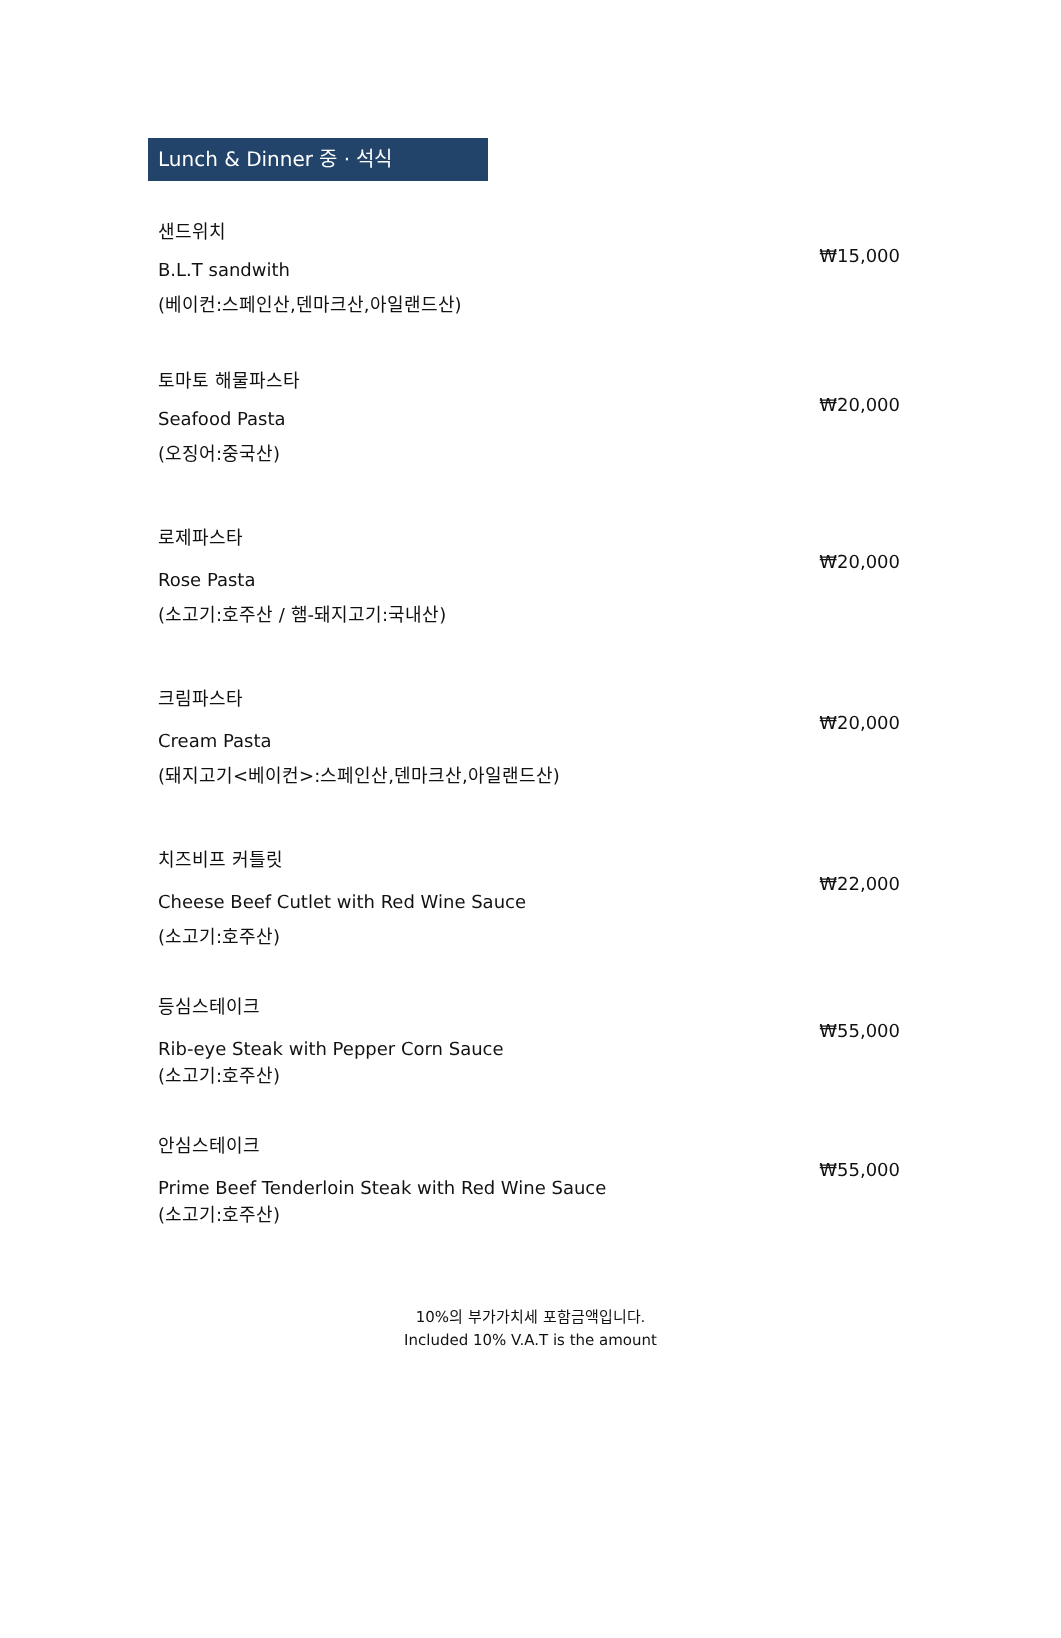Lunch & Dinner 중 · 석식
샌드위치
₩15,000
B.L.T sandwith
(베이컨:스페인산,덴마크산,아일랜드산)
토마토 해물파스타
₩20,000
Seafood Pasta
(오징어:중국산)
로제파스타
₩20,000
Rose Pasta
(소고기:호주산 / 햄-돼지고기:국내산)
크림파스타
₩20,000
Cream Pasta
(돼지고기<베이컨>:스페인산,덴마크산,아일랜드산)
치즈비프 커틀릿
₩22,000
Cheese Beef Cutlet with Red Wine Sauce
(소고기:호주산)
등심스테이크
₩55,000
Rib-eye Steak with Pepper Corn Sauce
(소고기:호주산)
안심스테이크
₩55,000
Prime Beef Tenderloin Steak with Red Wine Sauce
(소고기:호주산)
10%의 부가가치세 포함금액입니다.
Included 10% V.A.T is the amount